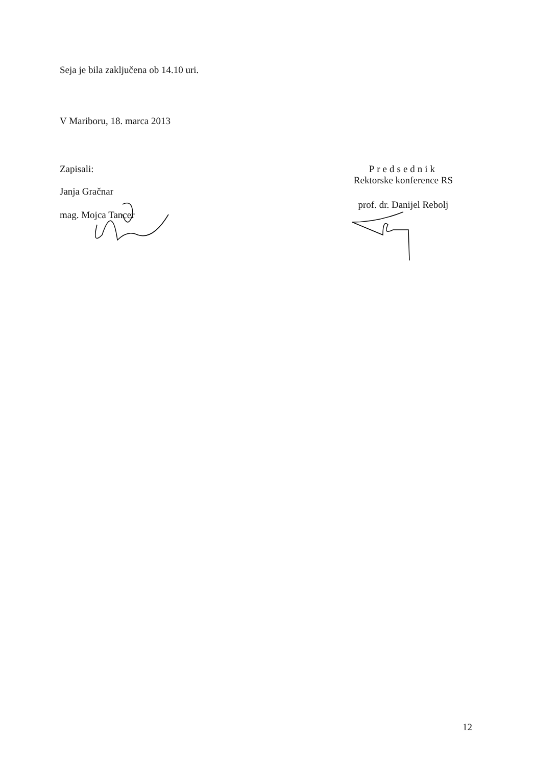Seja je bila zaključena ob 14.10 uri.
V Mariboru, 18. marca 2013
Zapisali:
Janja Gračnar
mag. Mojca Tancer
Predsednik
Rektorske konference RS
prof. dr. Danijel Rebolj
12